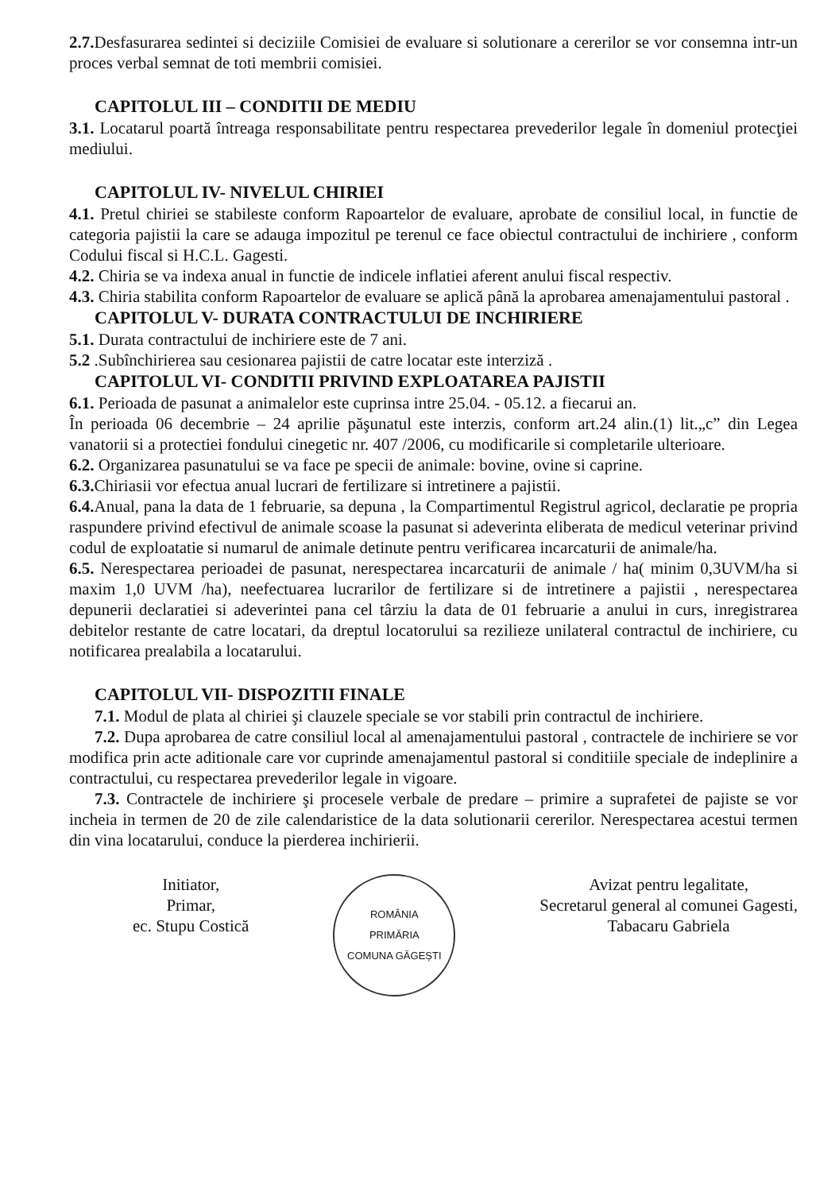2.7. Desfasurarea sedintei si deciziile Comisiei de evaluare si solutionare a cererilor se vor consemna intr-un proces verbal semnat de toti membrii comisiei.
CAPITOLUL III – CONDITII DE MEDIU
3.1. Locatarul poartă întreaga responsabilitate pentru respectarea prevederilor legale în domeniul protecţiei mediului.
CAPITOLUL IV- NIVELUL CHIRIEI
4.1. Pretul chiriei se stabileste conform Rapoartelor de evaluare, aprobate de consiliul local, in functie de categoria pajistii la care se adauga impozitul pe terenul ce face obiectul contractului de inchiriere , conform Codului fiscal si H.C.L. Gagesti.
4.2. Chiria se va indexa anual in functie de indicele inflatiei aferent anului fiscal respectiv.
4.3. Chiria stabilita conform Rapoartelor de evaluare se aplică până la aprobarea amenajamentului pastoral .
CAPITOLUL V- DURATA CONTRACTULUI DE INCHIRIERE
5.1. Durata contractului de inchiriere este de 7 ani.
5.2 .Subînchirierea sau cesionarea pajistii de catre locatar este interziză .
CAPITOLUL VI- CONDITII PRIVIND EXPLOATAREA PAJISTII
6.1. Perioada de pasunat a animalelor este cuprinsa intre 25.04. - 05.12. a fiecarui an.
În perioada 06 decembrie – 24 aprilie păşunatul este interzis, conform art.24 alin.(1) lit.„c” din Legea vanatorii si a protectiei fondului cinegetic nr. 407 /2006, cu modificarile si completarile ulterioare.
6.2. Organizarea pasunatului se va face pe specii de animale: bovine, ovine si caprine.
6.3. Chiriasii vor efectua anual lucrari de fertilizare si intretinere a pajistii.
6.4. Anual, pana la data de 1 februarie, sa depuna , la Compartimentul Registrul agricol, declaratie pe propria raspundere privind efectivul de animale scoase la pasunat si adeverinta eliberata de medicul veterinar privind codul de exploatatie si numarul de animale detinute pentru verificarea incarcaturii de animale/ha.
6.5. Nerespectarea perioadei de pasunat, nerespectarea incarcaturii de animale / ha( minim 0,3UVM/ha si maxim 1,0 UVM /ha), neefectuarea lucrarilor de fertilizare si de intretinere a pajistii , nerespectarea depunerii declaratiei si adeverintei pana cel târziu la data de 01 februarie a anului in curs, inregistrarea debitelor restante de catre locatari, da dreptul locatorului sa rezilieze unilateral contractul de inchiriere, cu notificarea prealabila a locatarului.
CAPITOLUL VII- DISPOZITII FINALE
7.1. Modul de plata al chiriei şi clauzele speciale se vor stabili prin contractul de inchiriere.
7.2. Dupa aprobarea de catre consiliul local al amenajamentului pastoral , contractele de inchiriere se vor modifica prin acte aditionale care vor cuprinde amenajamentul pastoral si conditiile speciale de indeplinire a contractului, cu respectarea prevederilor legale in vigoare.
7.3. Contractele de inchiriere şi procesele verbale de predare – primire a suprafetei de pajiste se vor incheia in termen de 20 de zile calendaristice de la data solutionarii cererilor. Nerespectarea acestui termen din vina locatarului, conduce la pierderea inchirierii.
Initiator,
Primar,
ec. Stupu Costică
ROMÂNIA
PRIMĂRIA
COMUNA GĂGEȘTI
Avizat pentru legalitate,
Secretarul general al comunei Gagesti,
Tabacaru Gabriela